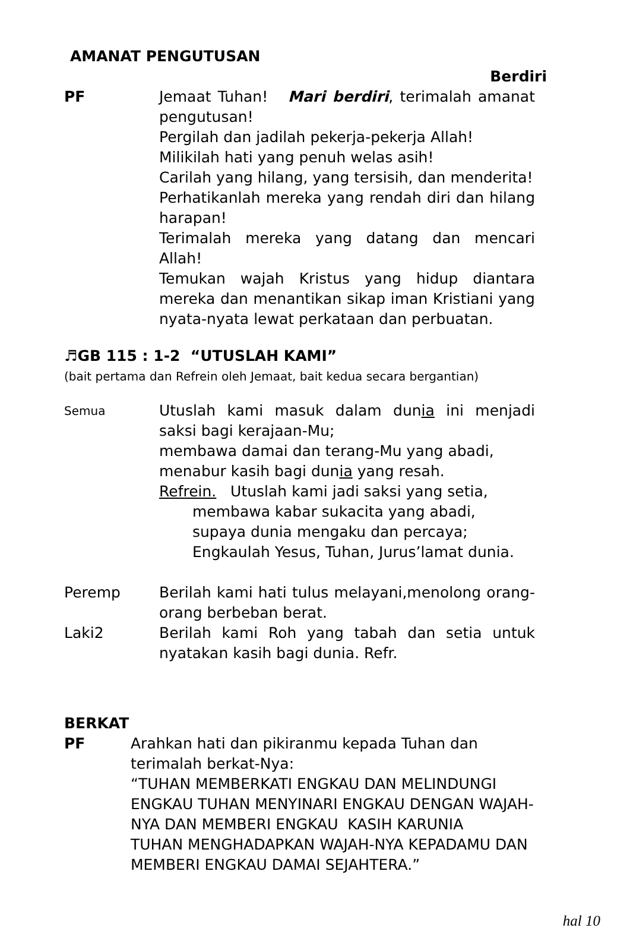AMANAT PENGUTUSAN
Berdiri
PF Jemaat Tuhan! Mari berdiri, terimalah amanat pengutusan!
Pergilah dan jadilah pekerja-pekerja Allah!
Milikilah hati yang penuh welas asih!
Carilah yang hilang, yang tersisih, dan menderita!
Perhatikanlah mereka yang rendah diri dan hilang harapan!
Terimalah mereka yang datang dan mencari Allah!
Temukan wajah Kristus yang hidup diantara mereka dan menantikan sikap iman Kristiani yang nyata-nyata lewat perkataan dan perbuatan.
♬GB 115 : 1-2 “UTUSLAH KAMI”
(bait pertama dan Refrein oleh Jemaat, bait kedua secara bergantian)
Semua
Utuslah kami masuk dalam dunia ini menjadi saksi bagi kerajaan-Mu;
membawa damai dan terang-Mu yang abadi,
menabur kasih bagi dunia yang resah.
Refrein. Utuslah kami jadi saksi yang setia,
membawa kabar sukacita yang abadi,
supaya dunia mengaku dan percaya;
Engkaulah Yesus, Tuhan, Jurus’lamat dunia.
Peremp Berilah kami hati tulus melayani,menolong orang-orang berbeban berat.
Laki2 Berilah kami Roh yang tabah dan setia untuk nyatakan kasih bagi dunia. Refr.
BERKAT
PF Arahkan hati dan pikiranmu kepada Tuhan dan terimalah berkat-Nya:
“TUHAN MEMBERKATI ENGKAU DAN MELINDUNGI ENGKAU TUHAN MENYINARI ENGKAU DENGAN WAJAH-NYA DAN MEMBERI ENGKAU KASIH KARUNIA
TUHAN MENGHADAPKAN WAJAH-NYA KEPADAMU DAN MEMBERI ENGKAU DAMAI SEJAHTERA.”
hal 10